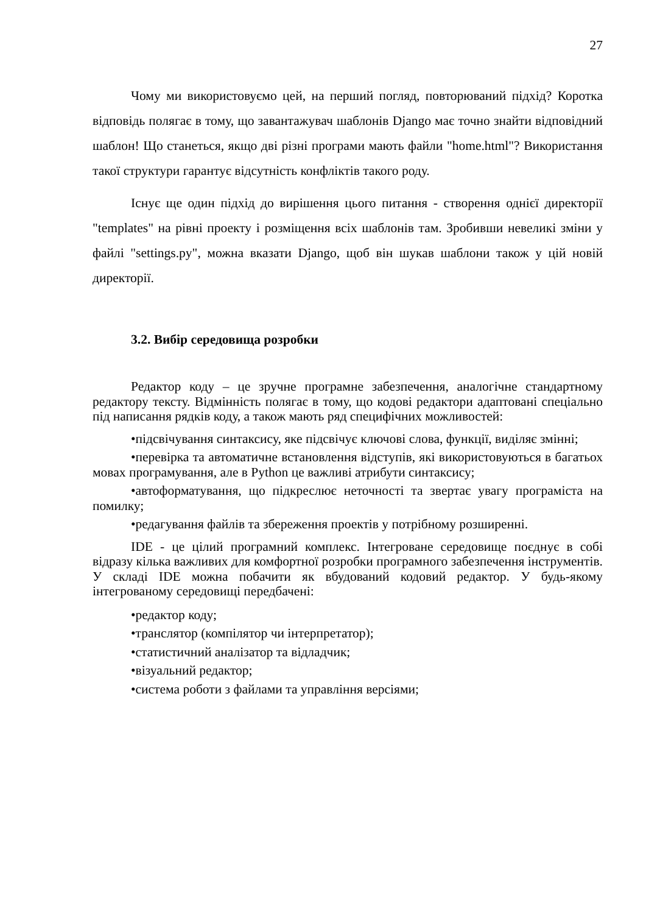27
Чому ми використовуємо цей, на перший погляд, повторюваний підхід? Коротка відповідь полягає в тому, що завантажувач шаблонів Django має точно знайти відповідний шаблон! Що станеться, якщо дві різні програми мають файли "home.html"? Використання такої структури гарантує відсутність конфліктів такого роду.
Існує ще один підхід до вирішення цього питання - створення однієї директорії "templates" на рівні проекту і розміщення всіх шаблонів там. Зробивши невеликі зміни у файлі "settings.py", можна вказати Django, щоб він шукав шаблони також у цій новій директорії.
3.2. Вибір середовища розробки
Редактор коду – це зручне програмне забезпечення, аналогічне стандартному редактору тексту. Відмінність полягає в тому, що кодові редактори адаптовані спеціально під написання рядків коду, а також мають ряд специфічних можливостей:
•підсвічування синтаксису, яке підсвічує ключові слова, функції, виділяє змінні;
•перевірка та автоматичне встановлення відступів, які використовуються в багатьох мовах програмування, але в Python це важливі атрибути синтаксису;
•автоформатування, що підкреслює неточності та звертає увагу програміста на помилку;
•редагування файлів та збереження проектів у потрібному розширенні.
IDE - це цілий програмний комплекс. Інтегроване середовище поєднує в собі відразу кілька важливих для комфортної розробки програмного забезпечення інструментів. У складі IDE можна побачити як вбудований кодовий редактор. У будь-якому інтегрованому середовищі передбачені:
•редактор коду;
•транслятор (компілятор чи інтерпретатор);
•статистичний аналізатор та відладчик;
•візуальний редактор;
•система роботи з файлами та управління версіями;